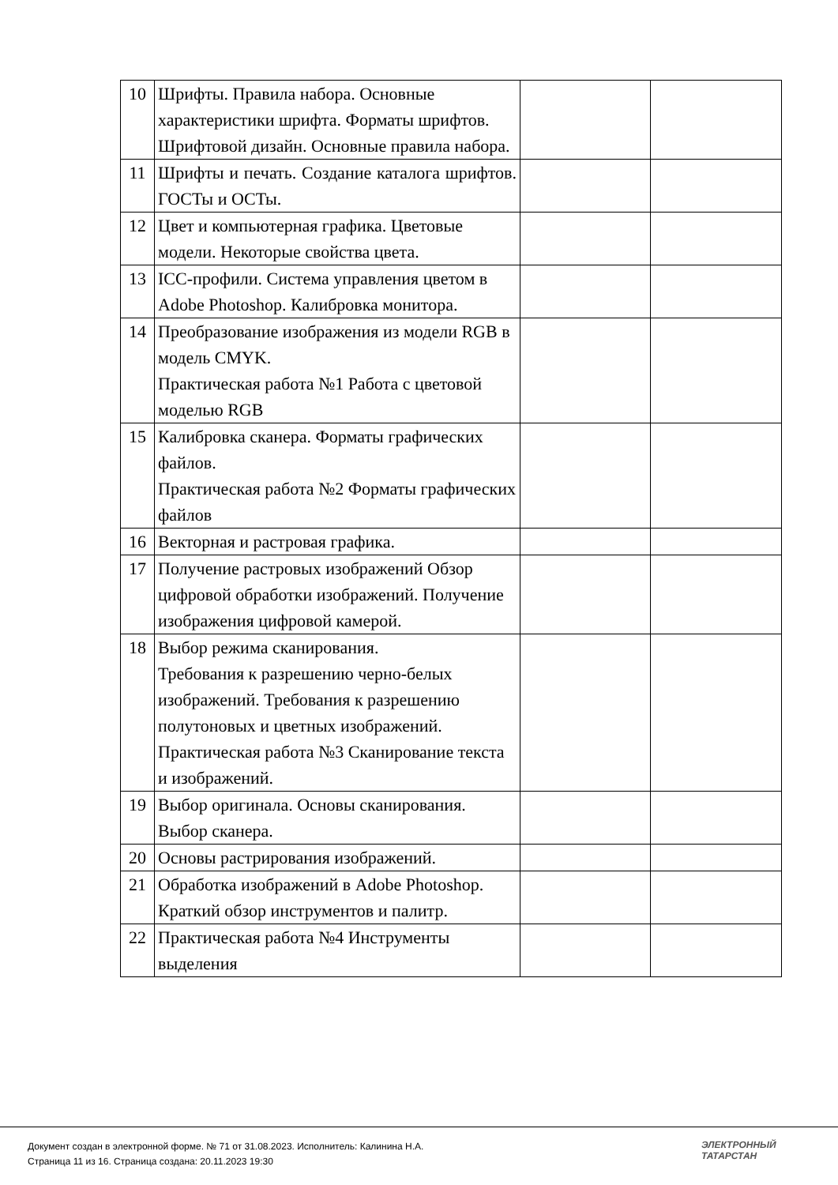| 10 | Шрифты. Правила набора. Основные характеристики шрифта. Форматы шрифтов. Шрифтовой дизайн. Основные правила набора. | | |
| 11 | Шрифты и печать. Создание каталога шрифтов. ГОСТы и ОСТы. | | |
| 12 | Цвет и компьютерная графика. Цветовые модели. Некоторые свойства цвета. | | |
| 13 | ICC-профили. Система управления цветом в Adobe Photoshop. Калибровка монитора. | | |
| 14 | Преобразование изображения из модели RGB в модель CMYK. Практическая работа №1 Работа с цветовой моделью RGB | | |
| 15 | Калибровка сканера. Форматы графических файлов. Практическая работа №2 Форматы графических файлов | | |
| 16 | Векторная и растровая графика. | | |
| 17 | Получение растровых изображений Обзор цифровой обработки изображений. Получение изображения цифровой камерой. | | |
| 18 | Выбор режима сканирования. Требования к разрешению черно-белых изображений. Требования к разрешению полутоновых и цветных изображений. Практическая работа №3 Сканирование текста и изображений. | | |
| 19 | Выбор оригинала. Основы сканирования. Выбор сканера. | | |
| 20 | Основы растрирования изображений. | | |
| 21 | Обработка изображений в Adobe Photoshop. Краткий обзор инструментов и палитр. | | |
| 22 | Практическая работа №4 Инструменты выделения | | |
Документ создан в электронной форме. № 71 от 31.08.2023. Исполнитель: Калинина Н.А.
Страница 11 из 16. Страница создана: 20.11.2023 19:30
ЭЛЕКТРОННЫЙ
ТАТАРСТАН